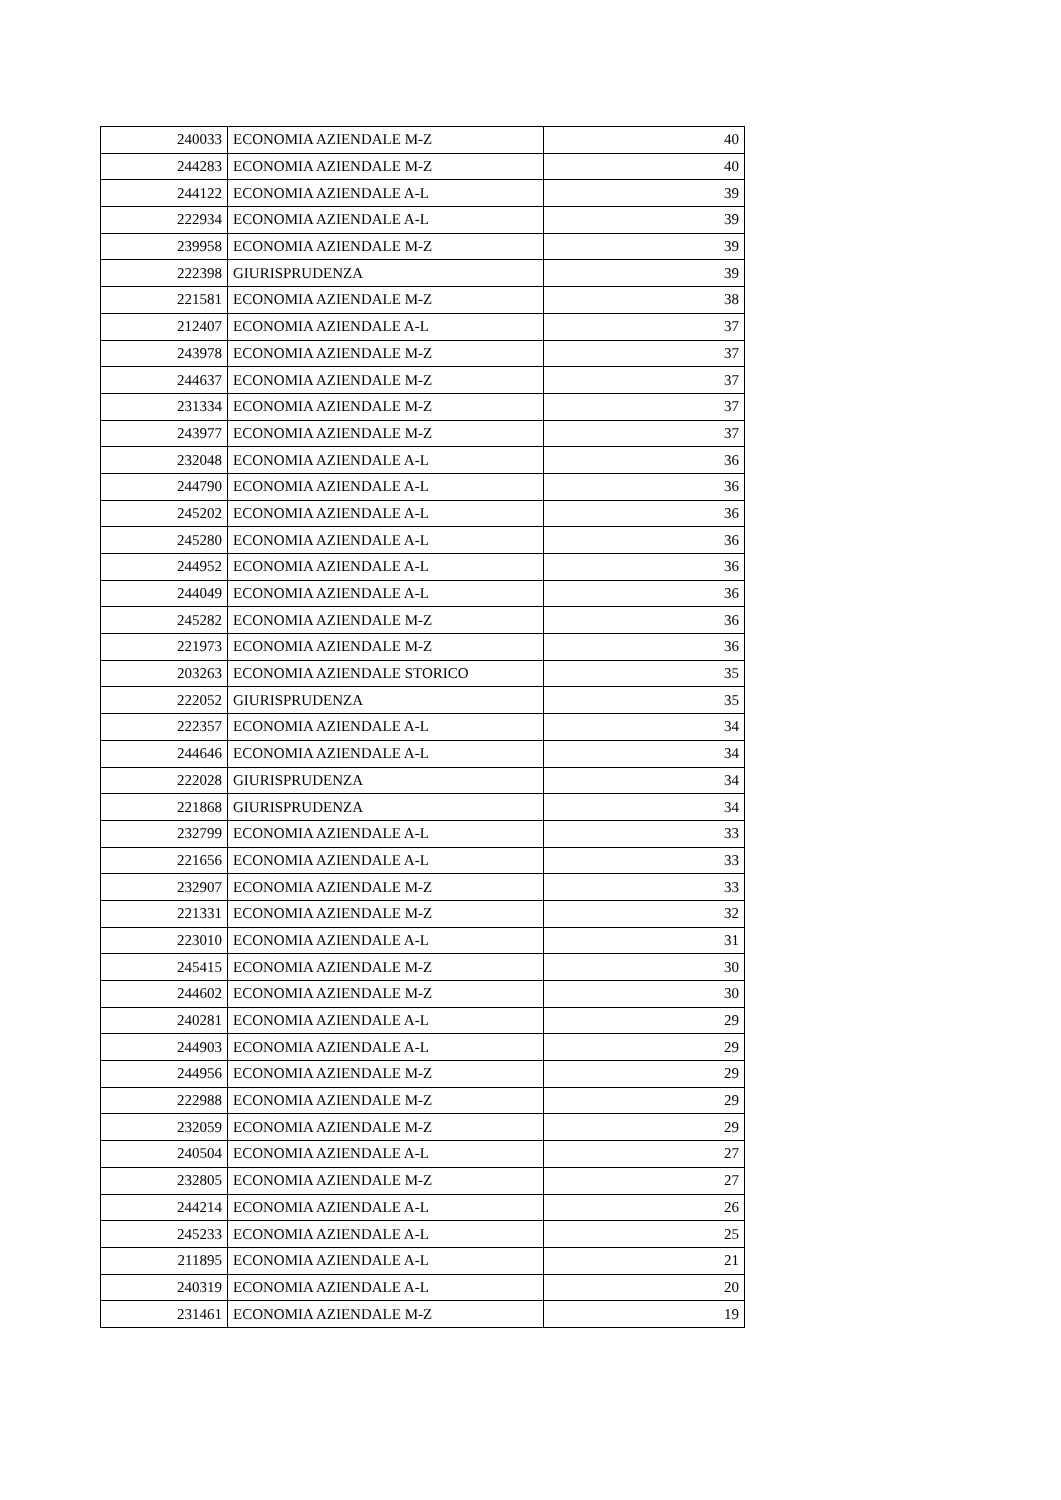| 240033 | ECONOMIA AZIENDALE M-Z | 40 |
| 244283 | ECONOMIA AZIENDALE M-Z | 40 |
| 244122 | ECONOMIA AZIENDALE A-L | 39 |
| 222934 | ECONOMIA AZIENDALE A-L | 39 |
| 239958 | ECONOMIA AZIENDALE M-Z | 39 |
| 222398 | GIURISPRUDENZA | 39 |
| 221581 | ECONOMIA AZIENDALE M-Z | 38 |
| 212407 | ECONOMIA AZIENDALE A-L | 37 |
| 243978 | ECONOMIA AZIENDALE M-Z | 37 |
| 244637 | ECONOMIA AZIENDALE M-Z | 37 |
| 231334 | ECONOMIA AZIENDALE M-Z | 37 |
| 243977 | ECONOMIA AZIENDALE M-Z | 37 |
| 232048 | ECONOMIA AZIENDALE A-L | 36 |
| 244790 | ECONOMIA AZIENDALE A-L | 36 |
| 245202 | ECONOMIA AZIENDALE A-L | 36 |
| 245280 | ECONOMIA AZIENDALE A-L | 36 |
| 244952 | ECONOMIA AZIENDALE A-L | 36 |
| 244049 | ECONOMIA AZIENDALE A-L | 36 |
| 245282 | ECONOMIA AZIENDALE M-Z | 36 |
| 221973 | ECONOMIA AZIENDALE M-Z | 36 |
| 203263 | ECONOMIA AZIENDALE STORICO | 35 |
| 222052 | GIURISPRUDENZA | 35 |
| 222357 | ECONOMIA AZIENDALE A-L | 34 |
| 244646 | ECONOMIA AZIENDALE A-L | 34 |
| 222028 | GIURISPRUDENZA | 34 |
| 221868 | GIURISPRUDENZA | 34 |
| 232799 | ECONOMIA AZIENDALE A-L | 33 |
| 221656 | ECONOMIA AZIENDALE A-L | 33 |
| 232907 | ECONOMIA AZIENDALE M-Z | 33 |
| 221331 | ECONOMIA AZIENDALE M-Z | 32 |
| 223010 | ECONOMIA AZIENDALE A-L | 31 |
| 245415 | ECONOMIA AZIENDALE M-Z | 30 |
| 244602 | ECONOMIA AZIENDALE M-Z | 30 |
| 240281 | ECONOMIA AZIENDALE A-L | 29 |
| 244903 | ECONOMIA AZIENDALE A-L | 29 |
| 244956 | ECONOMIA AZIENDALE M-Z | 29 |
| 222988 | ECONOMIA AZIENDALE M-Z | 29 |
| 232059 | ECONOMIA AZIENDALE M-Z | 29 |
| 240504 | ECONOMIA AZIENDALE A-L | 27 |
| 232805 | ECONOMIA AZIENDALE M-Z | 27 |
| 244214 | ECONOMIA AZIENDALE A-L | 26 |
| 245233 | ECONOMIA AZIENDALE A-L | 25 |
| 211895 | ECONOMIA AZIENDALE A-L | 21 |
| 240319 | ECONOMIA AZIENDALE A-L | 20 |
| 231461 | ECONOMIA AZIENDALE M-Z | 19 |